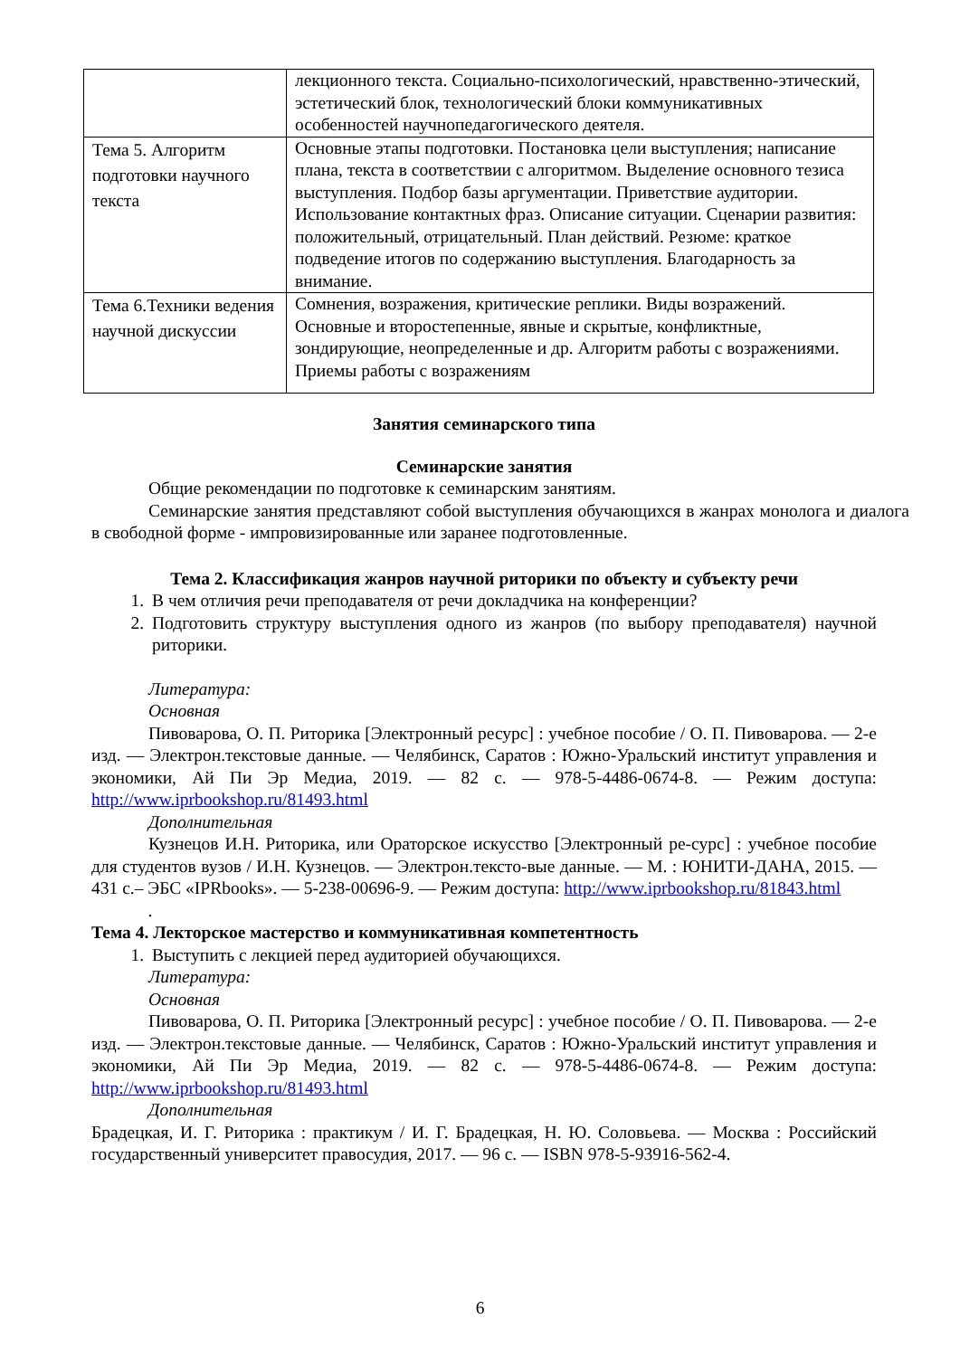| | лекционного текста. Социально-психологический, нравственно-этический, эстетический блок, технологический блоки коммуникативных особенностей научнопедагогического деятеля. |
| Тема 5. Алгоритм подготовки научного текста | Основные этапы подготовки. Постановка цели выступления; написание плана, текста в соответствии с алгоритмом. Выделение основного тезиса выступления. Подбор базы аргументации. Приветствие аудитории. Использование контактных фраз. Описание ситуации. Сценарии развития: положительный, отрицательный. План действий. Резюме: краткое подведение итогов по содержанию выступления. Благодарность за внимание. |
| Тема 6.Техники ведения научной дискуссии | Сомнения, возражения, критические реплики. Виды возражений. Основные и второстепенные, явные и скрытые, конфликтные, зондирующие, неопределенные и др. Алгоритм работы с возражениями. Приемы работы с возражениям |
Занятия семинарского типа
Семинарские занятия
Общие рекомендации по подготовке к семинарским занятиям.
Семинарские занятия представляют собой выступления обучающихся в жанрах монолога и диалога в свободной форме - импровизированные или заранее подготовленные.
Тема 2. Классификация жанров научной риторики по объекту и субъекту речи
1. В чем отличия речи преподавателя от речи докладчика на конференции?
2. Подготовить структуру выступления одного из жанров (по выбору преподавателя) научной риторики.
Литература:
Основная
Пивоварова, О. П. Риторика [Электронный ресурс] : учебное пособие / О. П. Пивоварова. — 2-е изд. — Электрон.текстовые данные. — Челябинск, Саратов : Южно-Уральский институт управления и экономики, Ай Пи Эр Медиа, 2019. — 82 с. — 978-5-4486-0674-8. — Режим доступа: http://www.iprbookshop.ru/81493.html
Дополнительная
Кузнецов И.Н. Риторика, или Ораторское искусство [Электронный ре-сурс] : учебное пособие для студентов вузов / И.Н. Кузнецов. — Электрон.тексто-вые данные. — М. : ЮНИТИ-ДАНА, 2015. — 431 с.– ЭБС «IPRbooks». — 5-238-00696-9. — Режим доступа: http://www.iprbookshop.ru/81843.html
.
Тема 4. Лекторское мастерство и коммуникативная компетентность
1. Выступить с лекцией перед аудиторией обучающихся.
Литература:
Основная
Пивоварова, О. П. Риторика [Электронный ресурс] : учебное пособие / О. П. Пивоварова. — 2-е изд. — Электрон.текстовые данные. — Челябинск, Саратов : Южно-Уральский институт управления и экономики, Ай Пи Эр Медиа, 2019. — 82 с. — 978-5-4486-0674-8. — Режим доступа: http://www.iprbookshop.ru/81493.html
Дополнительная
Брадецкая, И. Г. Риторика : практикум / И. Г. Брадецкая, Н. Ю. Соловьева. — Москва : Российский государственный университет правосудия, 2017. — 96 с. — ISBN 978-5-93916-562-4.
6